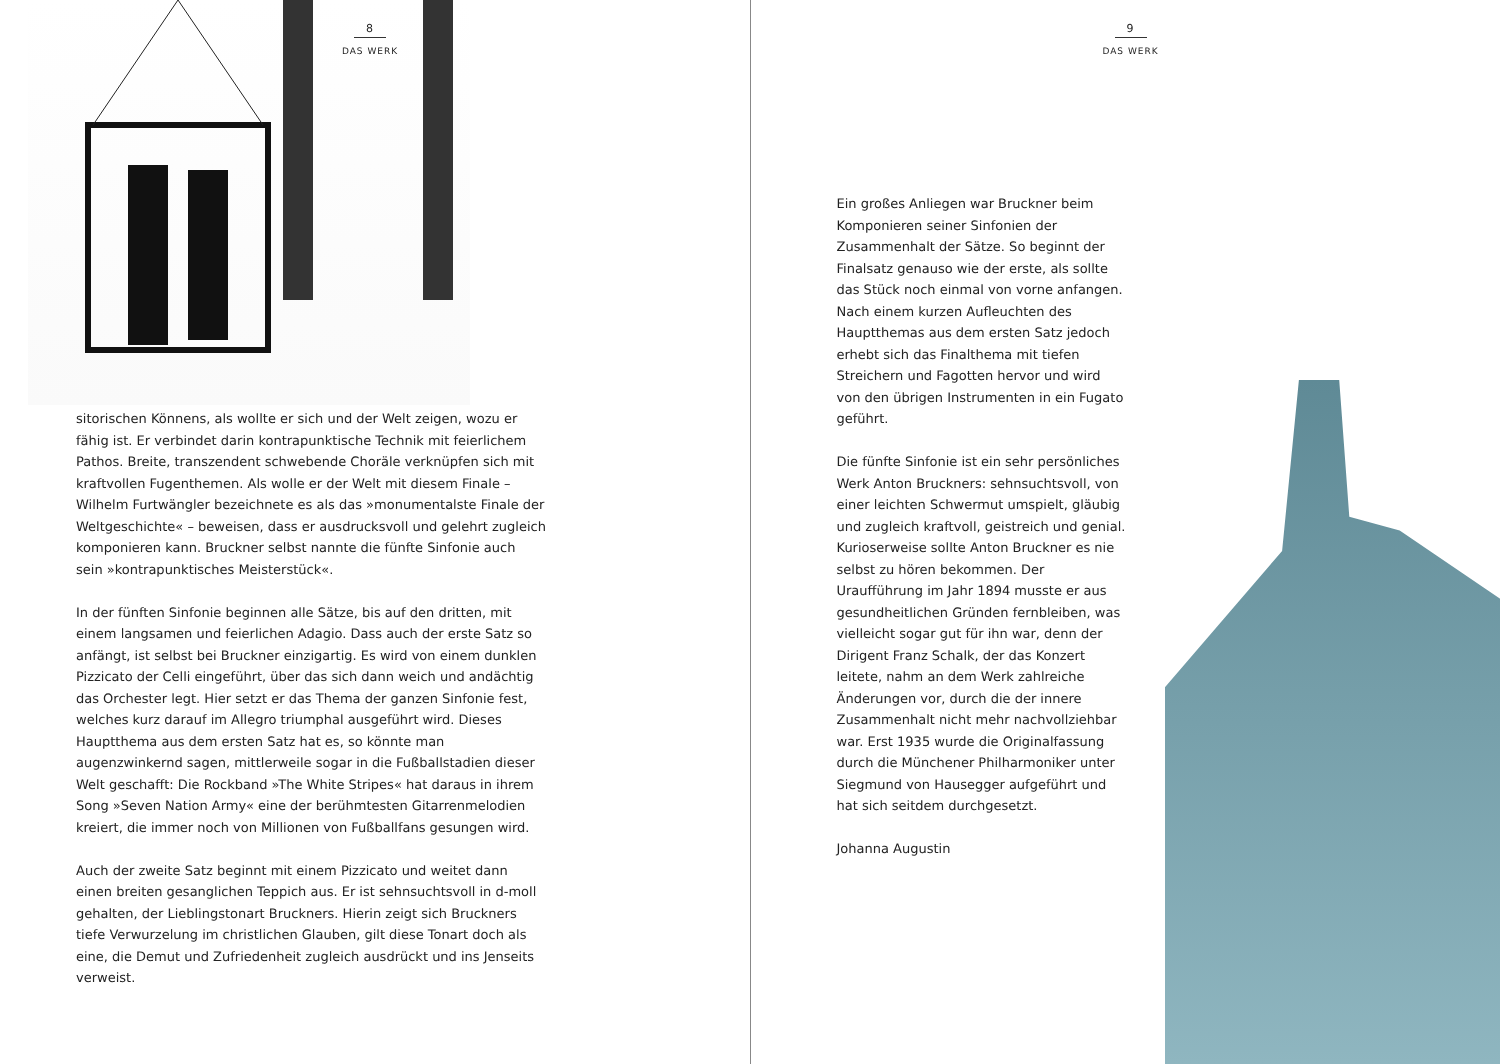8
DAS WERK
sitorischen Könnens, als wollte er sich und der Welt zeigen, wozu er fähig ist. Er verbindet darin kontrapunktische Technik mit feierlichem Pathos. Breite, transzendent schwebende Choräle verknüpfen sich mit kraftvollen Fugenthemen. Als wolle er der Welt mit diesem Finale – Wilhelm Furtwängler bezeichnete es als das »monumentalste Finale der Weltgeschichte« – beweisen, dass er ausdrucksvoll und gelehrt zugleich komponieren kann. Bruckner selbst nannte die fünfte Sinfonie auch sein »kontrapunktisches Meisterstück«.
In der fünften Sinfonie beginnen alle Sätze, bis auf den dritten, mit einem langsamen und feierlichen Adagio. Dass auch der erste Satz so anfängt, ist selbst bei Bruckner einzigartig. Es wird von einem dunklen Pizzicato der Celli eingeführt, über das sich dann weich und andächtig das Orchester legt. Hier setzt er das Thema der ganzen Sinfonie fest, welches kurz darauf im Allegro triumphal ausgeführt wird. Dieses Hauptthema aus dem ersten Satz hat es, so könnte man augenzwinkernd sagen, mittlerweile sogar in die Fußballstadien dieser Welt geschafft: Die Rockband »The White Stripes« hat daraus in ihrem Song »Seven Nation Army« eine der berühmtesten Gitarrenmelodien kreiert, die immer noch von Millionen von Fußballfans gesungen wird.
Auch der zweite Satz beginnt mit einem Pizzicato und weitet dann einen breiten gesanglichen Teppich aus. Er ist sehnsuchtsvoll in d-moll gehalten, der Lieblingstonart Bruckners. Hierin zeigt sich Bruckners tiefe Verwurzelung im christlichen Glauben, gilt diese Tonart doch als eine, die Demut und Zufriedenheit zugleich ausdrückt und ins Jenseits verweist.
9
DAS WERK
Ein großes Anliegen war Bruckner beim Komponieren seiner Sinfonien der Zusammenhalt der Sätze. So beginnt der Finalsatz genauso wie der erste, als sollte das Stück noch einmal von vorne anfangen. Nach einem kurzen Aufleuchten des Hauptthemas aus dem ersten Satz jedoch erhebt sich das Finalthema mit tiefen Streichern und Fagotten hervor und wird von den übrigen Instrumenten in ein Fugato geführt.
Die fünfte Sinfonie ist ein sehr persönliches Werk Anton Bruckners: sehnsuchtsvoll, von einer leichten Schwermut umspielt, gläubig und zugleich kraftvoll, geistreich und genial. Kurioserweise sollte Anton Bruckner es nie selbst zu hören bekommen. Der Uraufführung im Jahr 1894 musste er aus gesundheitlichen Gründen fernbleiben, was vielleicht sogar gut für ihn war, denn der Dirigent Franz Schalk, der das Konzert leitete, nahm an dem Werk zahlreiche Änderungen vor, durch die der innere Zusammenhalt nicht mehr nachvollziehbar war. Erst 1935 wurde die Originalfassung durch die Münchener Philharmoniker unter Siegmund von Hausegger aufgeführt und hat sich seitdem durchgesetzt.
Johanna Augustin